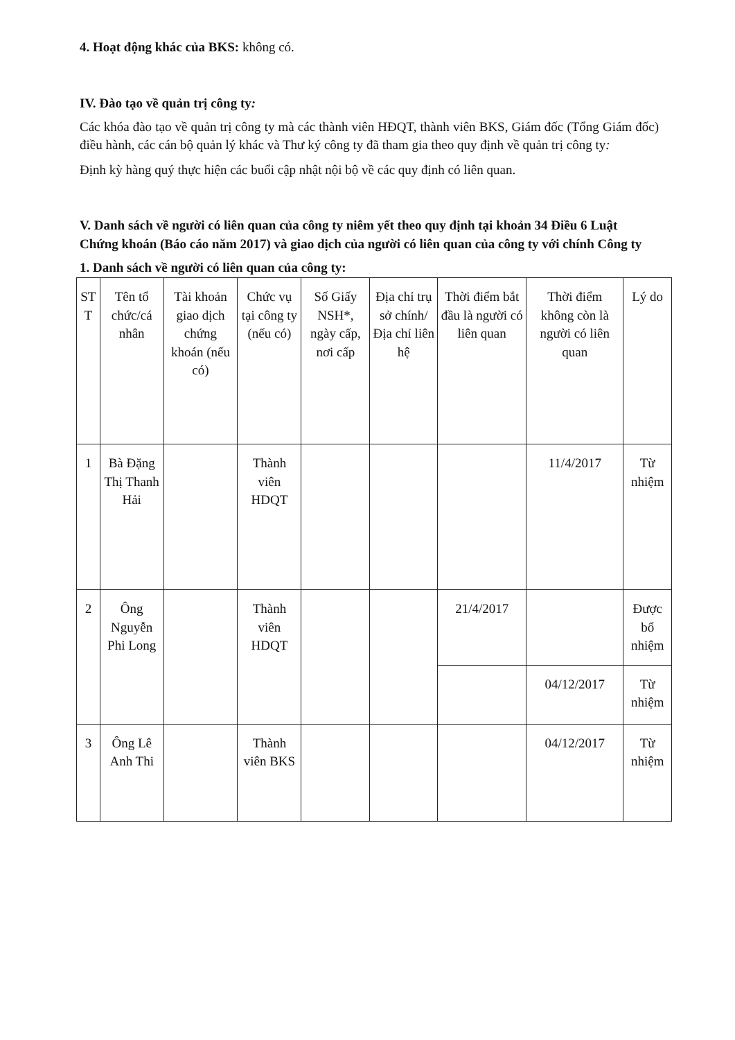4. Hoạt động khác của BKS: không có.
IV. Đào tạo về quản trị công ty:
Các khóa đào tạo về quản trị công ty mà các thành viên HĐQT, thành viên BKS, Giám đốc (Tổng Giám đốc) điều hành, các cán bộ quản lý khác và Thư ký công ty đã tham gia theo quy định về quản trị công ty:
Định kỳ hàng quý thực hiện các buổi cập nhật nội bộ về các quy định có liên quan.
V. Danh sách về người có liên quan của công ty niêm yết theo quy định tại khoản 34 Điều 6 Luật Chứng khoán (Báo cáo năm 2017) và giao dịch của người có liên quan của công ty với chính Công ty
1. Danh sách về người có liên quan của công ty:
| ST T | Tên tổ chức/cá nhân | Tài khoản giao dịch chứng khoán (nếu có) | Chức vụ tại công ty (nếu có) | Số Giấy NSH*, ngày cấp, nơi cấp | Địa chỉ trụ sở chính/ Địa chỉ liên hệ | Thời điểm bắt đầu là người có liên quan | Thời điểm không còn là người có liên quan | Lý do |
| --- | --- | --- | --- | --- | --- | --- | --- | --- |
| 1 | Bà Đặng Thị Thanh Hải | | Thành viên HDQT | | | | 11/4/2017 | Từ nhiệm |
| 2 | Ông Nguyễn Phi Long | | Thành viên HDQT | | | 21/4/2017 | | Được bổ nhiệm |
| | | | | | | | 04/12/2017 | Từ nhiệm |
| 3 | Ông Lê Anh Thi | | Thành viên BKS | | | | 04/12/2017 | Từ nhiệm |